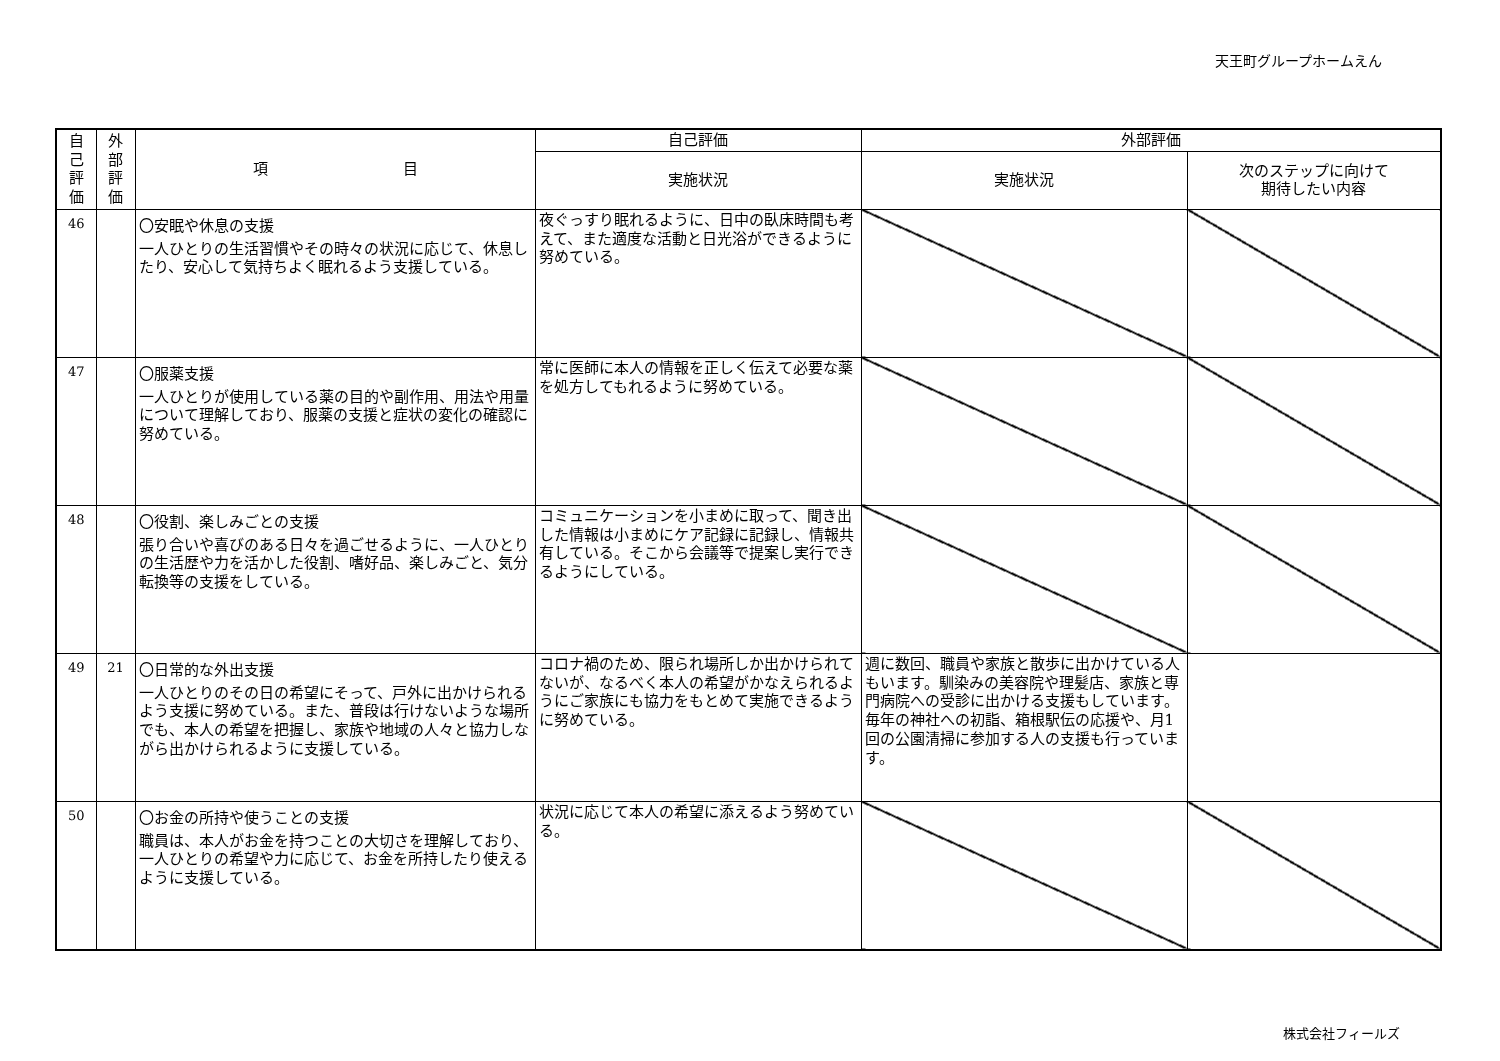天王町グループホームえん
| 自 己 評 価 | 外 部 評 価 | 項 目 | 自己評価 | 外部評価 | |
| --- | --- | --- | --- | --- | --- |
| | | | 実施状況 | 実施状況 | 次のステップに向けて 期待したい内容 |
| 46 | | 〇安眠や休息の支援 一人ひとりの生活習慣やその時々の状況に応じて、休息したり、安心して気持ちよく眠れるよう支援している。 | 夜ぐっすり眠れるように、日中の臥床時間も考えて、また適度な活動と日光浴ができるように努めている。 | | |
| 47 | | 〇服薬支援 一人ひとりが使用している薬の目的や副作用、用法や用量について理解しており、服薬の支援と症状の変化の確認に努めている。 | 常に医師に本人の情報を正しく伝えて必要な薬を処方してもれるように努めている。 | | |
| 48 | | 〇役割、楽しみごとの支援 張り合いや喜びのある日々を過ごせるように、一人ひとりの生活歴や力を活かした役割、嗜好品、楽しみごと、気分転換等の支援をしている。 | コミュニケーションを小まめに取って、聞き出した情報は小まめにケア記録に記録し、情報共有している。そこから会議等で提案し実行できるようにしている。 | | |
| 49 | 21 | 〇日常的な外出支援 一人ひとりのその日の希望にそって、戸外に出かけられるよう支援に努めている。また、普段は行けないような場所でも、本人の希望を把握し、家族や地域の人々と協力しながら出かけられるように支援している。 | コロナ禍のため、限られ場所しか出かけられてないが、なるべく本人の希望がかなえられるようにご家族にも協力をもとめて実施できるように努めている。 | 週に数回、職員や家族と散歩に出かけている人もいます。馴染みの美容院や理髪店、家族と専門病院への受診に出かける支援もしています。毎年の神社への初詣、箱根駅伝の応援や、月1回の公園清掃に参加する人の支援も行っています。 | |
| 50 | | 〇お金の所持や使うことの支援 職員は、本人がお金を持つことの大切さを理解しており、一人ひとりの希望や力に応じて、お金を所持したり使えるように支援している。 | 状況に応じて本人の希望に添えるよう努めている。 | | |
株式会社フィールズ